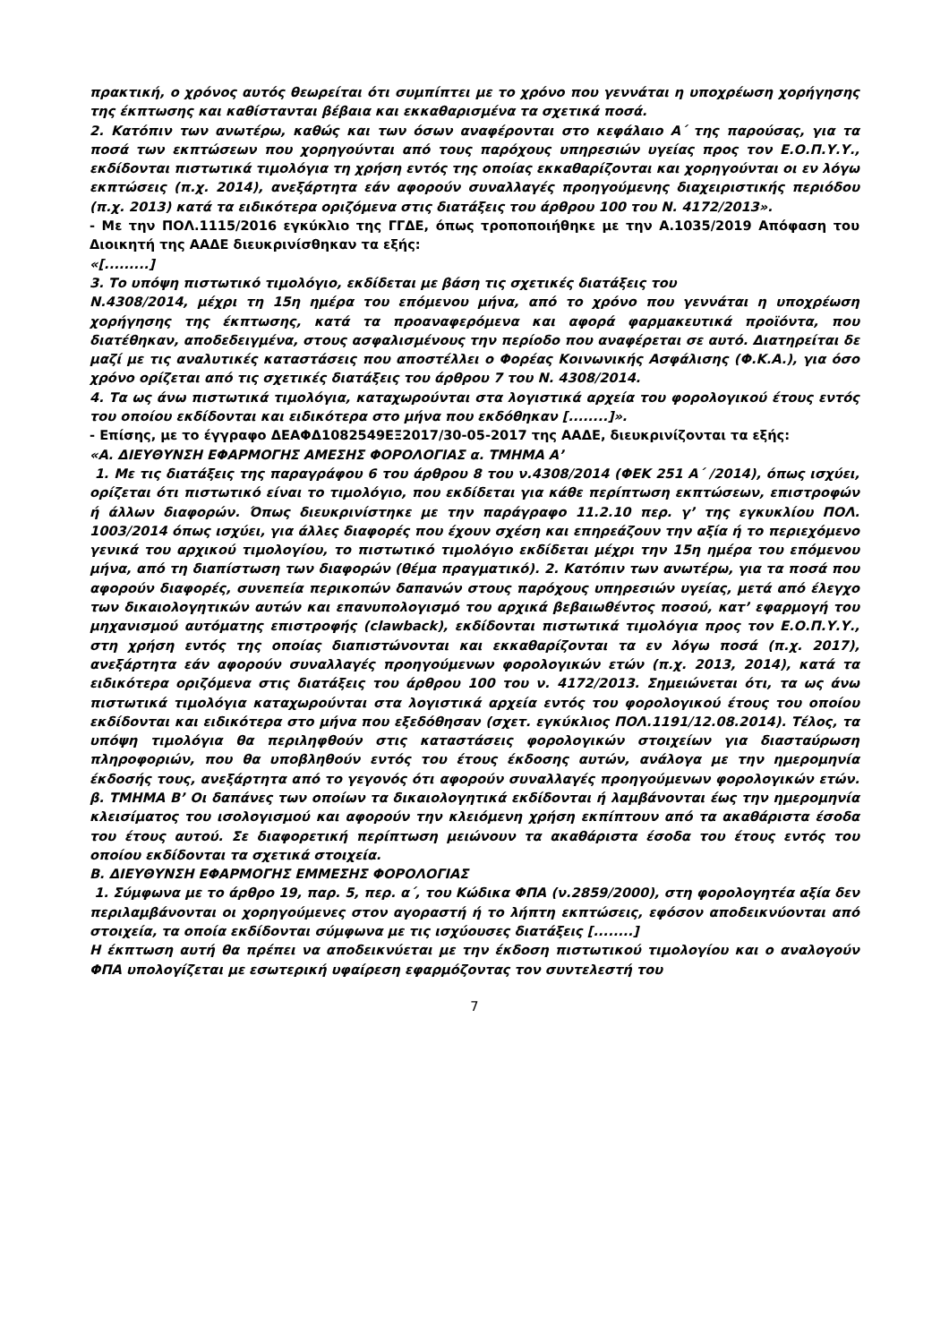πρακτική, ο χρόνος αυτός θεωρείται ότι συμπίπτει με το χρόνο που γεννάται η υποχρέωση χορήγησης της έκπτωσης και καθίστανται βέβαια και εκκαθαρισμένα τα σχετικά ποσά.
2. Κατόπιν των ανωτέρω, καθώς και των όσων αναφέρονται στο κεφάλαιο Α΄ της παρούσας, για τα ποσά των εκπτώσεων που χορηγούνται από τους παρόχους υπηρεσιών υγείας προς τον Ε.Ο.Π.Υ.Υ., εκδίδονται πιστωτικά τιμολόγια τη χρήση εντός της οποίας εκκαθαρίζονται και χορηγούνται οι εν λόγω εκπτώσεις (π.χ. 2014), ανεξάρτητα εάν αφορούν συναλλαγές προηγούμενης διαχειριστικής περιόδου (π.χ. 2013) κατά τα ειδικότερα οριζόμενα στις διατάξεις του άρθρου 100 του Ν. 4172/2013».
- Με την ΠΟΛ.1115/2016 εγκύκλιο της ΓΓΔΕ, όπως τροποποιήθηκε με την Α.1035/2019 Απόφαση του Διοικητή της ΑΑΔΕ διευκρινίσθηκαν τα εξής:
«[.........]
3. Το υπόψη πιστωτικό τιμολόγιο, εκδίδεται με βάση τις σχετικές διατάξεις του
Ν.4308/2014, μέχρι τη 15η ημέρα του επόμενου μήνα, από το χρόνο που γεννάται η υποχρέωση χορήγησης της έκπτωσης, κατά τα προαναφερόμενα και αφορά φαρμακευτικά προϊόντα, που διατέθηκαν, αποδεδειγμένα, στους ασφαλισμένους την περίοδο που αναφέρεται σε αυτό. Διατηρείται δε μαζί με τις αναλυτικές καταστάσεις που αποστέλλει ο Φορέας Κοινωνικής Ασφάλισης (Φ.Κ.Α.), για όσο χρόνο ορίζεται από τις σχετικές διατάξεις του άρθρου 7 του Ν. 4308/2014.
4. Τα ως άνω πιστωτικά τιμολόγια, καταχωρούνται στα λογιστικά αρχεία του φορολογικού έτους εντός του οποίου εκδίδονται και ειδικότερα στο μήνα που εκδόθηκαν [........]».
- Επίσης, με το έγγραφο ΔΕΑΦΔ1082549ΕΞ2017/30-05-2017 της ΑΑΔΕ, διευκρινίζονται τα εξής:
«Α. ΔΙΕΥΘΥΝΣΗ ΕΦΑΡΜΟΓΗΣ ΑΜΕΣΗΣ ΦΟΡΟΛΟΓΙΑΣ α. ΤΜΗΜΑ Α’
1. Με τις διατάξεις της παραγράφου 6 του άρθρου 8 του ν.4308/2014 (ΦΕΚ 251 Α΄ /2014), όπως ισχύει, ορίζεται ότι πιστωτικό είναι το τιμολόγιο, που εκδίδεται για κάθε περίπτωση εκπτώσεων, επιστροφών ή άλλων διαφορών. Όπως διευκρινίστηκε με την παράγραφο 11.2.10 περ. γ’ της εγκυκλίου ΠΟΛ. 1003/2014 όπως ισχύει, για άλλες διαφορές που έχουν σχέση και επηρεάζουν την αξία ή το περιεχόμενο γενικά του αρχικού τιμολογίου, το πιστωτικό τιμολόγιο εκδίδεται μέχρι την 15η ημέρα του επόμενου μήνα, από τη διαπίστωση των διαφορών (θέμα πραγματικό). 2. Κατόπιν των ανωτέρω, για τα ποσά που αφορούν διαφορές, συνεπεία περικοπών δαπανών στους παρόχους υπηρεσιών υγείας, μετά από έλεγχο των δικαιολογητικών αυτών και επανυπολογισμό του αρχικά βεβαιωθέντος ποσού, κατ’ εφαρμογή του μηχανισμού αυτόματης επιστροφής (clawback), εκδίδονται πιστωτικά τιμολόγια προς τον Ε.Ο.Π.Υ.Υ., στη χρήση εντός της οποίας διαπιστώνονται και εκκαθαρίζονται τα εν λόγω ποσά (π.χ. 2017), ανεξάρτητα εάν αφορούν συναλλαγές προηγούμενων φορολογικών ετών (π.χ. 2013, 2014), κατά τα ειδικότερα οριζόμενα στις διατάξεις του άρθρου 100 του ν. 4172/2013. Σημειώνεται ότι, τα ως άνω πιστωτικά τιμολόγια καταχωρούνται στα λογιστικά αρχεία εντός του φορολογικού έτους του οποίου εκδίδονται και ειδικότερα στο μήνα που εξεδόθησαν (σχετ. εγκύκλιος ΠΟΛ.1191/12.08.2014). Τέλος, τα υπόψη τιμολόγια θα περιληφθούν στις καταστάσεις φορολογικών στοιχείων για διασταύρωση πληροφοριών, που θα υποβληθούν εντός του έτους έκδοσης αυτών, ανάλογα με την ημερομηνία έκδοσής τους, ανεξάρτητα από το γεγονός ότι αφορούν συναλλαγές προηγούμενων φορολογικών ετών. β. ΤΜΗΜΑ Β’ Οι δαπάνες των οποίων τα δικαιολογητικά εκδίδονται ή λαμβάνονται έως την ημερομηνία κλεισίματος του ισολογισμού και αφορούν την κλειόμενη χρήση εκπίπτουν από τα ακαθάριστα έσοδα του έτους αυτού. Σε διαφορετική περίπτωση μειώνουν τα ακαθάριστα έσοδα του έτους εντός του οποίου εκδίδονται τα σχετικά στοιχεία.
Β. ΔΙΕΥΘΥΝΣΗ ΕΦΑΡΜΟΓΗΣ ΕΜΜΕΣΗΣ ΦΟΡΟΛΟΓΙΑΣ
1. Σύμφωνα με το άρθρο 19, παρ. 5, περ. α΄, του Κώδικα ΦΠΑ (ν.2859/2000), στη φορολογητέα αξία δεν περιλαμβάνονται οι χορηγούμενες στον αγοραστή ή το λήπτη εκπτώσεις, εφόσον αποδεικνύονται από στοιχεία, τα οποία εκδίδονται σύμφωνα με τις ισχύουσες διατάξεις [........]
Η έκπτωση αυτή θα πρέπει να αποδεικνύεται με την έκδοση πιστωτικού τιμολογίου και ο αναλογούν ΦΠΑ υπολογίζεται με εσωτερική υφαίρεση εφαρμόζοντας τον συντελεστή του
7